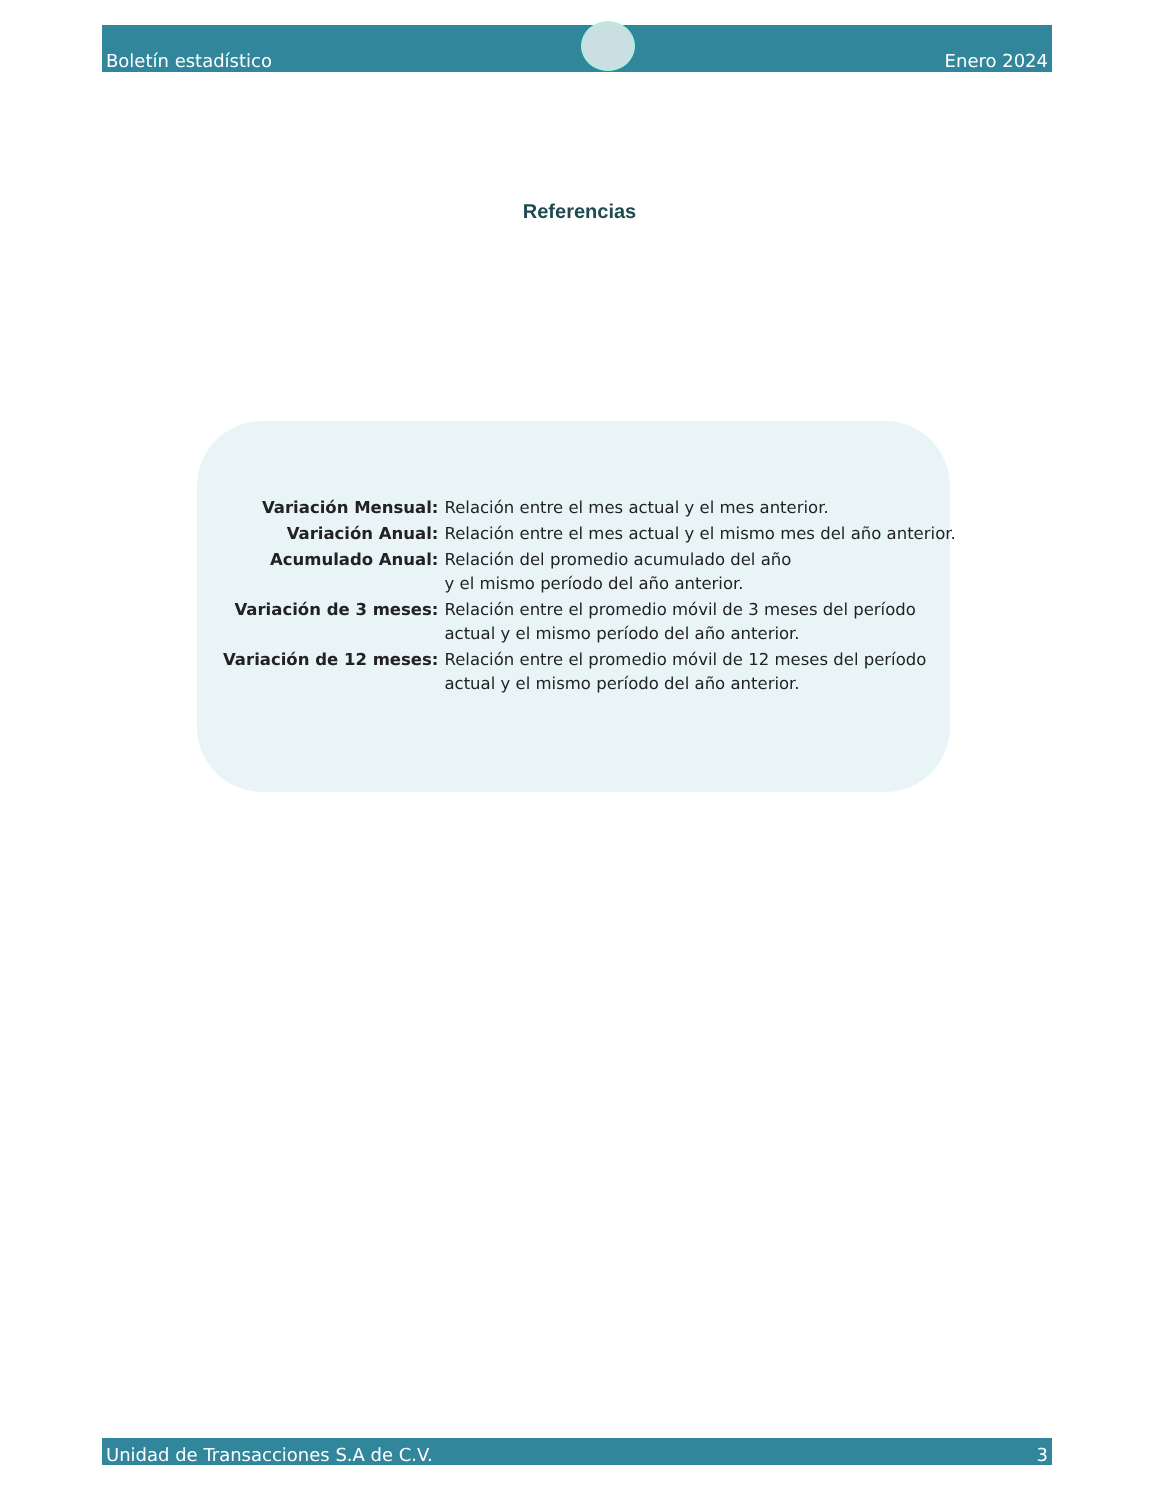Boletín estadístico
Enero 2024
Referencias
| Variación Mensual: | Relación entre el mes actual y el mes anterior. |
| Variación Anual: | Relación entre el mes actual y el mismo mes del año anterior. |
| Acumulado Anual: | Relación del promedio acumulado del año y el mismo período del año anterior. |
| Variación de 3 meses: | Relación entre el promedio móvil de 3 meses del período actual y el mismo período del año anterior. |
| Variación de 12 meses: | Relación entre el promedio móvil de 12 meses del período actual y el mismo período del año anterior. |
Unidad de Transacciones S.A de C.V. 3